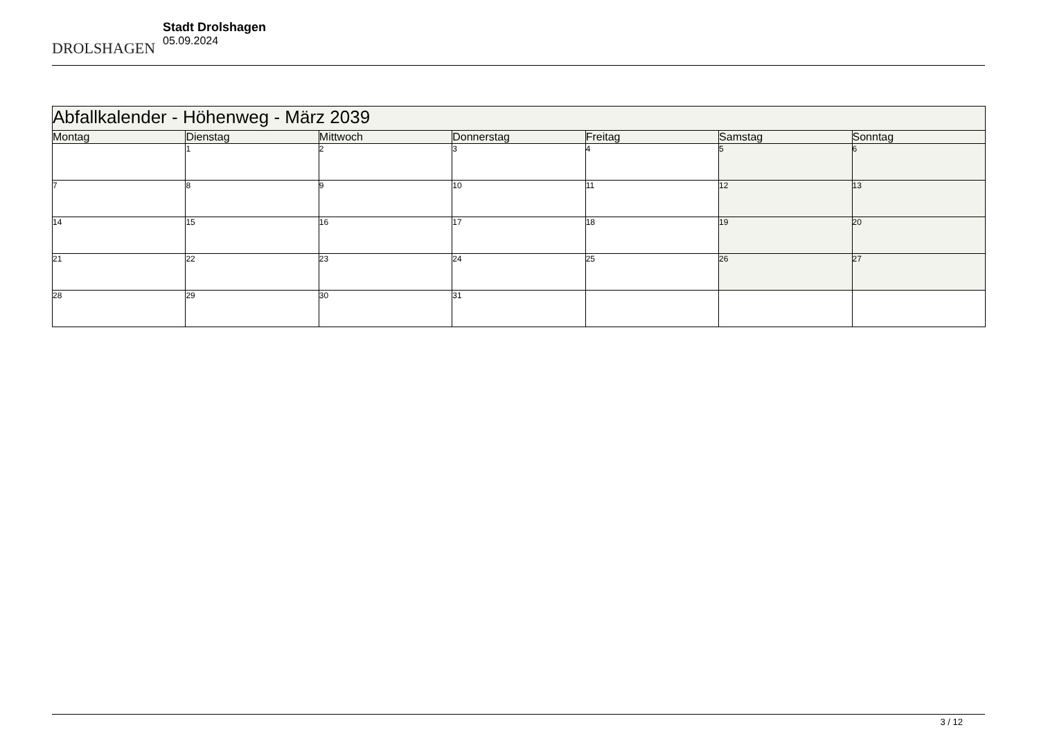DROLSHAGEN
Stadt Drolshagen
05.09.2024
| Abfallkalender - Höhenweg - März 2039 | | | | | | |
| --- | --- | --- | --- | --- | --- | --- |
| Montag | Dienstag | Mittwoch | Donnerstag | Freitag | Samstag | Sonntag |
| | 1 | 2 | 3 | 4 | 5 | 6 |
| 7 | 8 | 9 | 10 | 11 | 12 | 13 |
| 14 | 15 | 16 | 17 | 18 | 19 | 20 |
| 21 | 22 | 23 | 24 | 25 | 26 | 27 |
| 28 | 29 | 30 | 31 | | | |
3 / 12